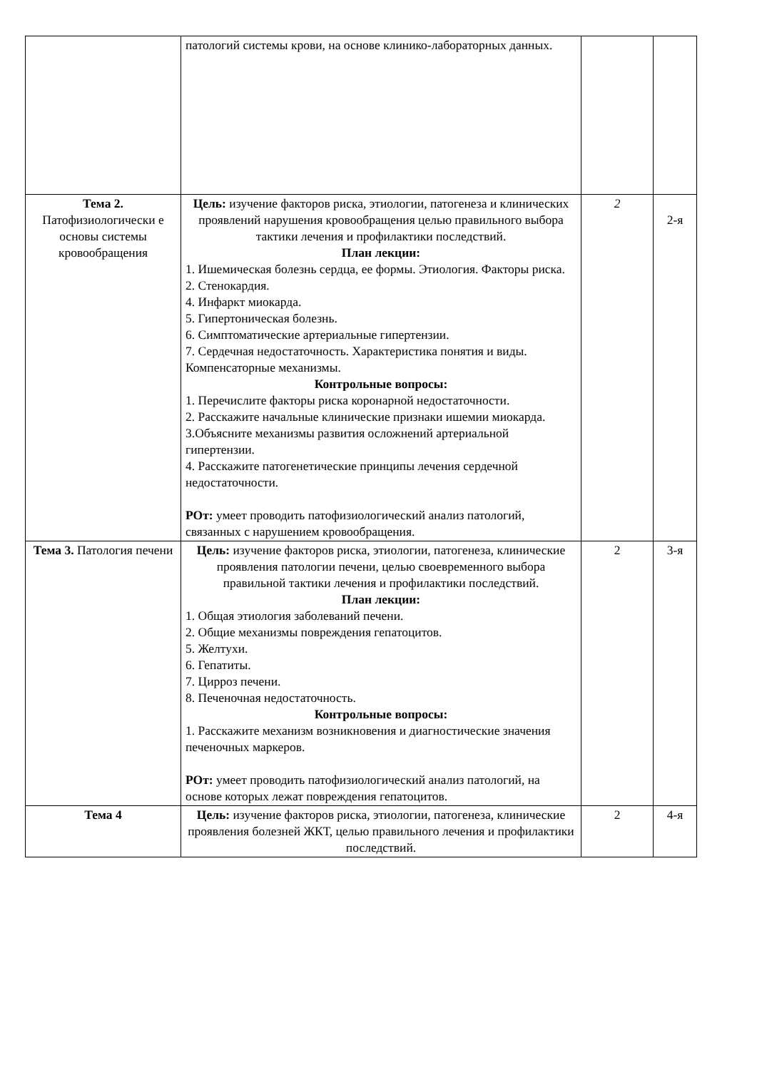| | патологий системы крови, на основе клинико-лабораторных данных. | | |
| Тема 2. Патофизиологически е основы системы кровообращения | Цель: изучение факторов риска, этиологии, патогенеза и клинических проявлений нарушения кровообращения целью правильного выбора тактики лечения и профилактики последствий. План лекции: 1. Ишемическая болезнь сердца, ее формы. Этиология. Факторы риска. 2. Стенокардия. 4. Инфаркт миокарда. 5. Гипертоническая болезнь. 6. Симптоматические артериальные гипертензии. 7. Сердечная недостаточность. Характеристика понятия и виды. Компенсаторные механизмы. Контрольные вопросы: 1. Перечислите факторы риска коронарной недостаточности. 2. Расскажите начальные клинические признаки ишемии миокарда. 3.Объясните механизмы развития осложнений артериальной гипертензии. 4. Расскажите патогенетические принципы лечения сердечной недостаточности. РОт: умеет проводить патофизиологический анализ патологий, связанных с нарушением кровообращения. | 2 | 2-я |
| Тема 3. Патология печени | Цель: изучение факторов риска, этиологии, патогенеза, клинические проявления патологии печени, целью своевременного выбора правильной тактики лечения и профилактики последствий. План лекции: 1. Общая этиология заболеваний печени. 2. Общие механизмы повреждения гепатоцитов. 5. Желтухи. 6. Гепатиты. 7. Цирроз печени. 8. Печеночная недостаточность. Контрольные вопросы: 1. Расскажите механизм возникновения и диагностические значения печеночных маркеров. РОт: умеет проводить патофизиологический анализ патологий, на основе которых лежат повреждения гепатоцитов. | 2 | 3-я |
| Тема 4 | Цель: изучение факторов риска, этиологии, патогенеза, клинические проявления болезней ЖКТ, целью правильного лечения и профилактики последствий. | 2 | 4-я |